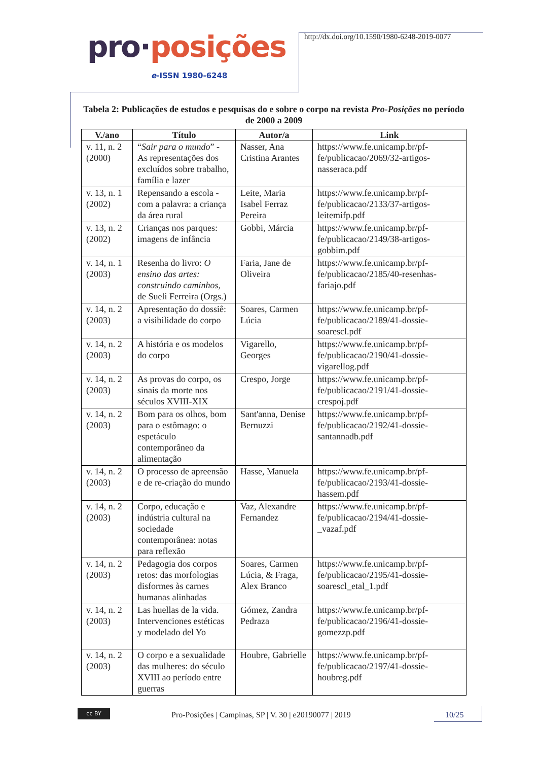pro·posições
e-ISSN 1980-6248
http://dx.doi.org/10.1590/1980-6248-2019-0077
Tabela 2: Publicações de estudos e pesquisas do e sobre o corpo na revista Pro-Posições no período de 2000 a 2009
| V./ano | Título | Autor/a | Link |
| --- | --- | --- | --- |
| v. 11, n. 2 (2000) | “ Sair para o mundo ” - As representações dos excluídos sobre trabalho, família e lazer | Nasser, Ana Cristina Arantes | https://www.fe.unicamp.br/pf-fe/publicacao/2069/32-artigos-nasseraca.pdf |
| v. 13, n. 1 (2002) | Repensando a escola - com a palavra: a criança da área rural | Leite, Maria Isabel Ferraz Pereira | https://www.fe.unicamp.br/pf-fe/publicacao/2133/37-artigos-leitemifp.pdf |
| v. 13, n. 2 (2002) | Crianças nos parques: imagens de infância | Gobbi, Márcia | https://www.fe.unicamp.br/pf-fe/publicacao/2149/38-artigos-gobbim.pdf |
| v. 14, n. 1 (2003) | Resenha do livro: O ensino das artes: construindo caminhos , de Sueli Ferreira (Orgs.) | Faria, Jane de Oliveira | https://www.fe.unicamp.br/pf-fe/publicacao/2185/40-resenhas-fariajo.pdf |
| v. 14, n. 2 (2003) | Apresentação do dossiê: a visibilidade do corpo | Soares, Carmen Lúcia | https://www.fe.unicamp.br/pf-fe/publicacao/2189/41-dossie-soarescl.pdf |
| v. 14, n. 2 (2003) | A história e os modelos do corpo | Vigarello, Georges | https://www.fe.unicamp.br/pf-fe/publicacao/2190/41-dossie-vigarellog.pdf |
| v. 14, n. 2 (2003) | As provas do corpo, os sinais da morte nos séculos XVIII-XIX | Crespo, Jorge | https://www.fe.unicamp.br/pf-fe/publicacao/2191/41-dossie-crespoj.pdf |
| v. 14, n. 2 (2003) | Bom para os olhos, bom para o estômago: o espetáculo contemporâneo da alimentação | Sant'anna, Denise Bernuzzi | https://www.fe.unicamp.br/pf-fe/publicacao/2192/41-dossie-santannadb.pdf |
| v. 14, n. 2 (2003) | O processo de apreensão e de re-criação do mundo | Hasse, Manuela | https://www.fe.unicamp.br/pf-fe/publicacao/2193/41-dossie-hassem.pdf |
| v. 14, n. 2 (2003) | Corpo, educação e indústria cultural na sociedade contemporânea: notas para reflexão | Vaz, Alexandre Fernandez | https://www.fe.unicamp.br/pf-fe/publicacao/2194/41-dossie-_vazaf.pdf |
| v. 14, n. 2 (2003) | Pedagogia dos corpos retos: das morfologias disformes às carnes humanas alinhadas | Soares, Carmen Lúcia, & Fraga, Alex Branco | https://www.fe.unicamp.br/pf-fe/publicacao/2195/41-dossie-soarescl_etal_1.pdf |
| v. 14, n. 2 (2003) | Las huellas de la vida. Intervenciones estéticas y modelado del Yo | Gómez, Zandra Pedraza | https://www.fe.unicamp.br/pf-fe/publicacao/2196/41-dossie-gomezzp.pdf |
| v. 14, n. 2 (2003) | O corpo e a sexualidade das mulheres: do século XVIII ao período entre guerras | Houbre, Gabrielle | https://www.fe.unicamp.br/pf-fe/publicacao/2197/41-dossie-houbreg.pdf |
cc BY
Pro-Posições | Campinas, SP | V. 30 | e20190077 | 2019
10/25